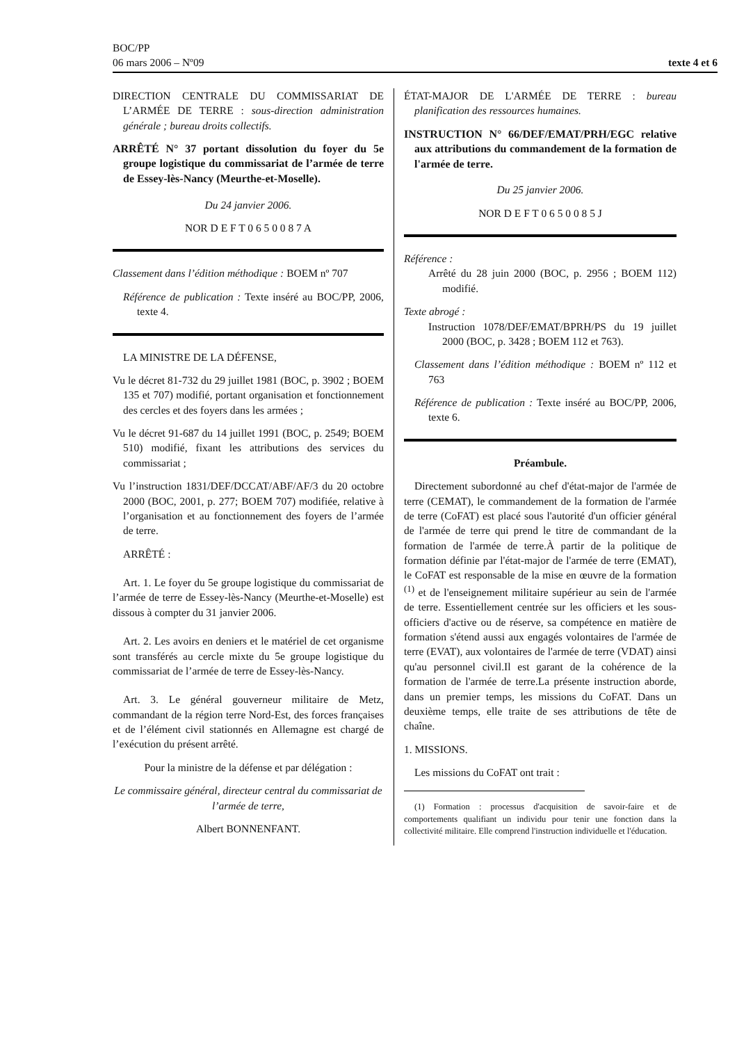BOC/PP
06 mars 2006 – Nº09
texte 4 et 6
DIRECTION CENTRALE DU COMMISSARIAT DE L’ARMÉE DE TERRE : sous-direction administration générale ; bureau droits collectifs.
ARRÊTÉ N° 37 portant dissolution du foyer du 5e groupe logistique du commissariat de l’armée de terre de Essey-lès-Nancy (Meurthe-et-Moselle).
Du 24 janvier 2006.
NOR D E F T 0 6 5 0 0 8 7 A
Classement dans l’édition méthodique : BOEM nº 707
Référence de publication : Texte inséré au BOC/PP, 2006, texte 4.
LA MINISTRE DE LA DÉFENSE,
Vu le décret 81-732 du 29 juillet 1981 (BOC, p. 3902 ; BOEM 135 et 707) modifié, portant organisation et fonctionnement des cercles et des foyers dans les armées ;
Vu le décret 91-687 du 14 juillet 1991 (BOC, p. 2549; BOEM 510) modifié, fixant les attributions des services du commissariat ;
Vu l’instruction 1831/DEF/DCCAT/ABF/AF/3 du 20 octobre 2000 (BOC, 2001, p. 277; BOEM 707) modifiée, relative à l’organisation et au fonctionnement des foyers de l’armée de terre.
ARRÊTÉ :
Art. 1. Le foyer du 5e groupe logistique du commissariat de l’armée de terre de Essey-lès-Nancy (Meurthe-et-Moselle) est dissous à compter du 31 janvier 2006.
Art. 2. Les avoirs en deniers et le matériel de cet organisme sont transférés au cercle mixte du 5e groupe logistique du commissariat de l’armée de terre de Essey-lès-Nancy.
Art. 3. Le général gouverneur militaire de Metz, commandant de la région terre Nord-Est, des forces françaises et de l’élément civil stationnés en Allemagne est chargé de l’exécution du présent arrêté.
Pour la ministre de la défense et par délégation :
Le commissaire général, directeur central du commissariat de l’armée de terre,
Albert BONNENFANT.
ÉTAT-MAJOR DE L'ARMÉE DE TERRE : bureau planification des ressources humaines.
INSTRUCTION N° 66/DEF/EMAT/PRH/EGC relative aux attributions du commandement de la formation de l'armée de terre.
Du 25 janvier 2006.
NOR D E F T 0 6 5 0 0 8 5 J
Référence :
Arrêté du 28 juin 2000 (BOC, p. 2956 ; BOEM 112) modifié.
Texte abrogé :
Instruction 1078/DEF/EMAT/BPRH/PS du 19 juillet 2000 (BOC, p. 3428 ; BOEM 112 et 763).
Classement dans l’édition méthodique : BOEM nº 112 et 763
Référence de publication : Texte inséré au BOC/PP, 2006, texte 6.
Préambule.
Directement subordonné au chef d'état-major de l'armée de terre (CEMAT), le commandement de la formation de l'armée de terre (CoFAT) est placé sous l'autorité d'un officier général de l'armée de terre qui prend le titre de commandant de la formation de l'armée de terre.À partir de la politique de formation définie par l'état-major de l'armée de terre (EMAT), le CoFAT est responsable de la mise en œuvre de la formation <sup>(1)</sup> et de l'enseignement militaire supérieur au sein de l'armée de terre. Essentiellement centrée sur les officiers et les sous-officiers d'active ou de réserve, sa compétence en matière de formation s'étend aussi aux engagés volontaires de l'armée de terre (EVAT), aux volontaires de l'armée de terre (VDAT) ainsi qu'au personnel civil.Il est garant de la cohérence de la formation de l'armée de terre.La présente instruction aborde, dans un premier temps, les missions du CoFAT. Dans un deuxième temps, elle traite de ses attributions de tête de chaîne.
1. MISSIONS.
Les missions du CoFAT ont trait :
(1) Formation : processus d'acquisition de savoir-faire et de comportements qualifiant un individu pour tenir une fonction dans la collectivité militaire. Elle comprend l'instruction individuelle et l'éducation.